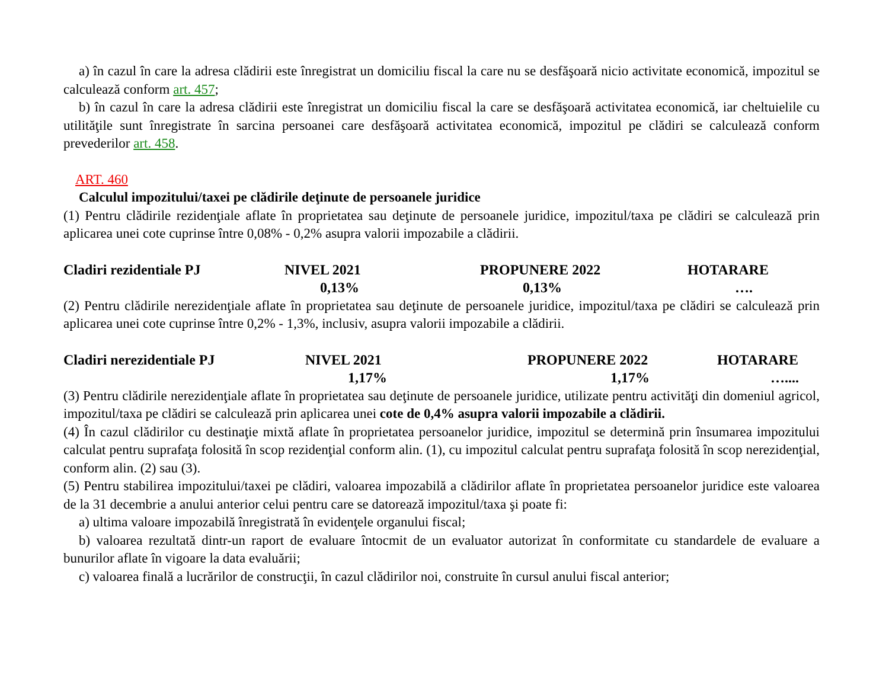a) în cazul în care la adresa clădirii este înregistrat un domiciliu fiscal la care nu se desfăşoară nicio activitate economică, impozitul se calculează conform art. 457;
b) în cazul în care la adresa clădirii este înregistrat un domiciliu fiscal la care se desfăşoară activitatea economică, iar cheltuielile cu utilităţile sunt înregistrate în sarcina persoanei care desfăşoară activitatea economică, impozitul pe clădiri se calculează conform prevederilor art. 458.
ART. 460
Calculul impozitului/taxei pe clădirile deţinute de persoanele juridice
(1) Pentru clădirile rezidenţiale aflate în proprietatea sau deţinute de persoanele juridice, impozitul/taxa pe clădiri se calculează prin aplicarea unei cote cuprinse între 0,08% - 0,2% asupra valorii impozabile a clădirii.
| Cladiri rezidentiale PJ | NIVEL 2021 | PROPUNERE 2022 | HOTARARE |
| | 0,13% | 0,13% | …. |
(2) Pentru clădirile nerezidenţiale aflate în proprietatea sau deţinute de persoanele juridice, impozitul/taxa pe clădiri se calculează prin aplicarea unei cote cuprinse între 0,2% - 1,3%, inclusiv, asupra valorii impozabile a clădirii.
| Cladiri nerezidentiale PJ | NIVEL 2021 | PROPUNERE 2022 | HOTARARE |
| | 1,17% | 1,17% | ….... |
(3) Pentru clădirile nerezidenţiale aflate în proprietatea sau deţinute de persoanele juridice, utilizate pentru activităţi din domeniul agricol, impozitul/taxa pe clădiri se calculează prin aplicarea unei cote de 0,4% asupra valorii impozabile a clădirii.
(4) În cazul clădirilor cu destinaţie mixtă aflate în proprietatea persoanelor juridice, impozitul se determină prin însumarea impozitului calculat pentru suprafaţa folosită în scop rezidenţial conform alin. (1), cu impozitul calculat pentru suprafaţa folosită în scop nerezidenţial, conform alin. (2) sau (3).
(5) Pentru stabilirea impozitului/taxei pe clădiri, valoarea impozabilă a clădirilor aflate în proprietatea persoanelor juridice este valoarea de la 31 decembrie a anului anterior celui pentru care se datorează impozitul/taxa şi poate fi:
a) ultima valoare impozabilă înregistrată în evidenţele organului fiscal;
b) valoarea rezultată dintr-un raport de evaluare întocmit de un evaluator autorizat în conformitate cu standardele de evaluare a bunurilor aflate în vigoare la data evaluării;
c) valoarea finală a lucrărilor de construcţii, în cazul clădirilor noi, construite în cursul anului fiscal anterior;